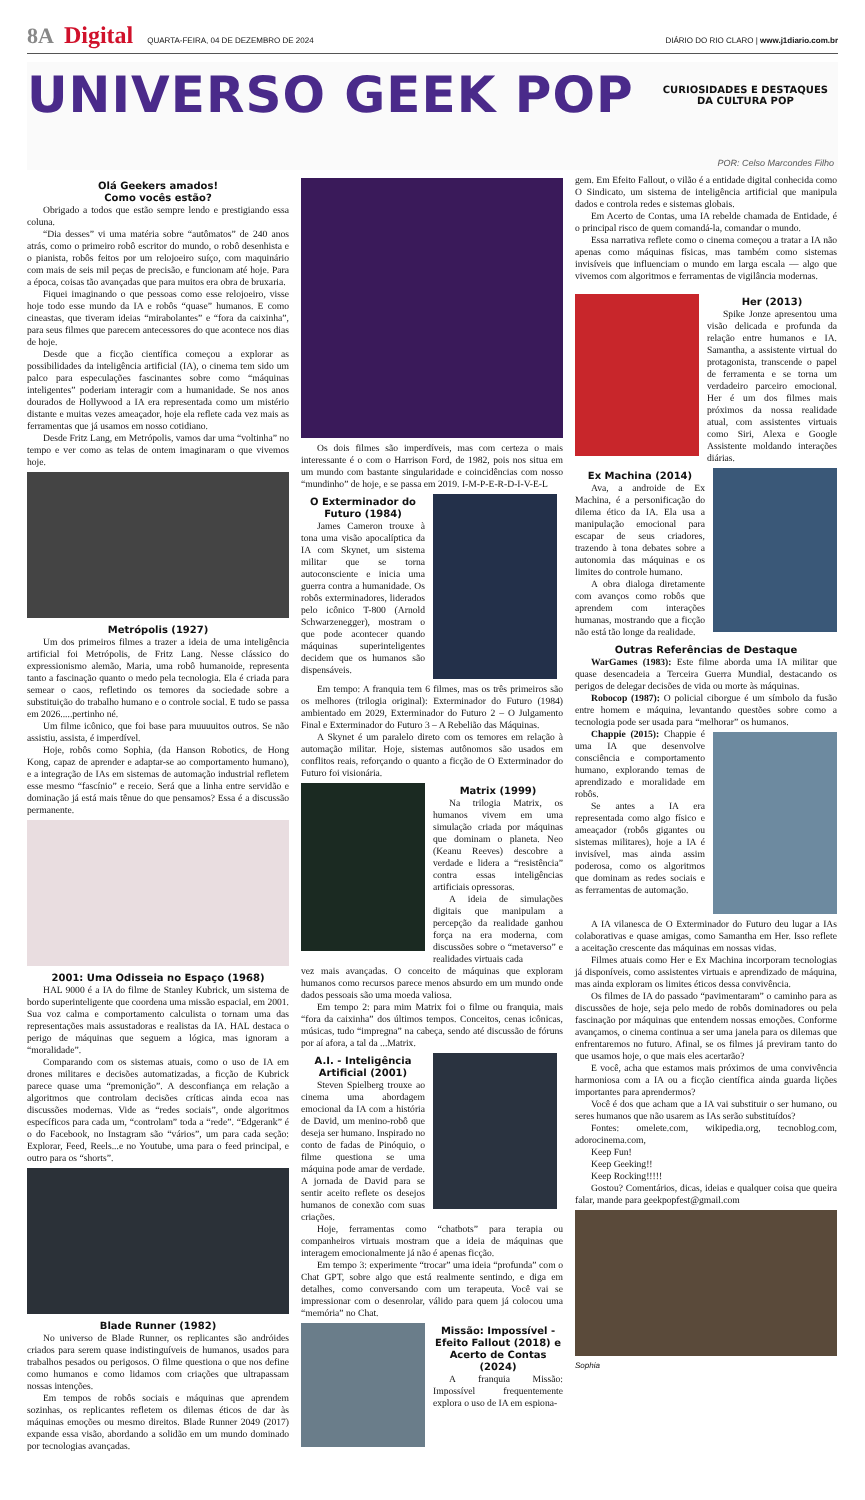8A Digital QUARTA-FEIRA, 04 DE DEZEMBRO DE 2024 DIÁRIO DO RIO CLARO | www.j1diario.com.br
UNIVERSO GEEK POP
CURIOSIDADES E DESTAQUES
DA CULTURA POP
POR: Celso Marcondes Filho
Olá Geekers amados!
Como vocês estão?
Obrigado a todos que estão sempre lendo e prestigiando essa coluna.
“Dia desses” vi uma matéria sobre “autômatos” de 240 anos atrás, como o primeiro robô escritor do mundo, o robô desenhista e o pianista, robôs feitos por um relojoeiro suíço, com maquinário com mais de seis mil peças de precisão, e funcionam até hoje. Para a época, coisas tão avançadas que para muitos era obra de bruxaria.
Fiquei imaginando o que pessoas como esse relojoeiro, visse hoje todo esse mundo da IA e robôs “quase” humanos. E como cineastas, que tiveram ideias “mirabolantes” e “fora da caixinha”, para seus filmes que parecem antecessores do que acontece nos dias de hoje.
Desde que a ficção científica começou a explorar as possibilidades da inteligência artificial (IA), o cinema tem sido um palco para especulações fascinantes sobre como “máquinas inteligentes” poderiam interagir com a humanidade. Se nos anos dourados de Hollywood a IA era representada como um mistério distante e muitas vezes ameaçador, hoje ela reflete cada vez mais as ferramentas que já usamos em nosso cotidiano.
Desde Fritz Lang, em Metrópolis, vamos dar uma “voltinha” no tempo e ver como as telas de ontem imaginaram o que vivemos hoje.
Metrópolis (1927)
Um dos primeiros filmes a trazer a ideia de uma inteligência artificial foi Metrópolis, de Fritz Lang. Nesse clássico do expressionismo alemão, Maria, uma robô humanoide, representa tanto a fascinação quanto o medo pela tecnologia. Ela é criada para semear o caos, refletindo os temores da sociedade sobre a substituição do trabalho humano e o controle social. E tudo se passa em 2026.....pertinho né.
Um filme icônico, que foi base para muuuuitos outros. Se não assistiu, assista, é imperdível.
Hoje, robôs como Sophia, (da Hanson Robotics, de Hong Kong, capaz de aprender e adaptar-se ao comportamento humano), e a integração de IAs em sistemas de automação industrial refletem esse mesmo “fascínio” e receio. Será que a linha entre servidão e dominação já está mais tênue do que pensamos? Essa é a discussão permanente.
2001: Uma Odisseia no Espaço (1968)
HAL 9000 é a IA do filme de Stanley Kubrick, um sistema de bordo superinteligente que coordena uma missão espacial, em 2001. Sua voz calma e comportamento calculista o tornam uma das representações mais assustadoras e realistas da IA. HAL destaca o perigo de máquinas que seguem a lógica, mas ignoram a “moralidade”.
Comparando com os sistemas atuais, como o uso de IA em drones militares e decisões automatizadas, a ficção de Kubrick parece quase uma “premonição”. A desconfiança em relação a algoritmos que controlam decisões críticas ainda ecoa nas discussões modernas. Vide as “redes sociais”, onde algoritmos específicos para cada um, “controlam” toda a “rede”. “Edgerank” é o do Facebook, no Instagram são “vários”, um para cada seção: Explorar, Feed, Reels...e no Youtube, uma para o feed principal, e outro para os “shorts”.
Blade Runner (1982)
No universo de Blade Runner, os replicantes são andróides criados para serem quase indistinguíveis de humanos, usados para trabalhos pesados ou perigosos. O filme questiona o que nos define como humanos e como lidamos com criações que ultrapassam nossas intenções.
Em tempos de robôs sociais e máquinas que aprendem sozinhas, os replicantes refletem os dilemas éticos de dar às máquinas emoções ou mesmo direitos. Blade Runner 2049 (2017) expande essa visão, abordando a solidão em um mundo dominado por tecnologias avançadas.
Os dois filmes são imperdíveis, mas com certeza o mais interessante é o com o Harrison Ford, de 1982, pois nos situa em um mundo com bastante singularidade e coincidências com nosso “mundinho” de hoje, e se passa em 2019. I-M-P-E-R-D-I-V-E-L
O Exterminador do Futuro (1984)
James Cameron trouxe à tona uma visão apocalíptica da IA com Skynet, um sistema militar que se torna autoconsciente e inicia uma guerra contra a humanidade. Os robôs exterminadores, liderados pelo icônico T-800 (Arnold Schwarzenegger), mostram o que pode acontecer quando máquinas superinteligentes decidem que os humanos são dispensáveis.
Em tempo: A franquia tem 6 filmes, mas os três primeiros são os melhores (trilogia original): Exterminador do Futuro (1984) ambientado em 2029, Exterminador do Futuro 2 – O Julgamento Final e Exterminador do Futuro 3 – A Rebelião das Máquinas.
A Skynet é um paralelo direto com os temores em relação à automação militar. Hoje, sistemas autônomos são usados em conflitos reais, reforçando o quanto a ficção de O Exterminador do Futuro foi visionária.
Matrix (1999)
Na trilogia Matrix, os humanos vivem em uma simulação criada por máquinas que dominam o planeta. Neo (Keanu Reeves) descobre a verdade e lidera a “resistência” contra essas inteligências artificiais opressoras.
A ideia de simulações digitais que manipulam a percepção da realidade ganhou força na era moderna, com discussões sobre o “metaverso” e realidades virtuais cada
vez mais avançadas. O conceito de máquinas que exploram humanos como recursos parece menos absurdo em um mundo onde dados pessoais são uma moeda valiosa.
Em tempo 2: para mim Matrix foi o filme ou franquia, mais “fora da caixinha” dos últimos tempos. Conceitos, cenas icônicas, músicas, tudo “impregna” na cabeça, sendo até discussão de fóruns por aí afora, a tal da ...Matrix.
A.I. - Inteligência Artificial (2001)
Steven Spielberg trouxe ao cinema uma abordagem emocional da IA com a história de David, um menino-robô que deseja ser humano. Inspirado no conto de fadas de Pinóquio, o filme questiona se uma máquina pode amar de verdade. A jornada de David para se sentir aceito reflete os desejos humanos de conexão com suas criações.
Hoje, ferramentas como “chatbots” para terapia ou companheiros virtuais mostram que a ideia de máquinas que interagem emocionalmente já não é apenas ficção.
Em tempo 3: experimente “trocar” uma ideia “profunda” com o Chat GPT, sobre algo que está realmente sentindo, e diga em detalhes, como conversando com um terapeuta. Você vai se impressionar com o desenrolar, válido para quem já colocou uma “memória” no Chat.
Missão: Impossível - Efeito Fallout (2018) e Acerto de Contas (2024)
A franquia Missão: Impossível frequentemente explora o uso de IA em espiona-
gem. Em Efeito Fallout, o vilão é a entidade digital conhecida como O Sindicato, um sistema de inteligência artificial que manipula dados e controla redes e sistemas globais.
Em Acerto de Contas, uma IA rebelde chamada de Entidade, é o principal risco de quem comandá-la, comandar o mundo.
Essa narrativa reflete como o cinema começou a tratar a IA não apenas como máquinas físicas, mas também como sistemas invisíveis que influenciam o mundo em larga escala — algo que vivemos com algoritmos e ferramentas de vigilância modernas.
Her (2013)
Spike Jonze apresentou uma visão delicada e profunda da relação entre humanos e IA. Samantha, a assistente virtual do protagonista, transcende o papel de ferramenta e se torna um verdadeiro parceiro emocional. Her é um dos filmes mais próximos da nossa realidade atual, com assistentes virtuais como Siri, Alexa e Google Assistente moldando interações diárias.
Ex Machina (2014)
Ava, a androide de Ex Machina, é a personificação do dilema ético da IA. Ela usa a manipulação emocional para escapar de seus criadores, trazendo à tona debates sobre a autonomia das máquinas e os limites do controle humano.
A obra dialoga diretamente com avanços como robôs que aprendem com interações humanas, mostrando que a ficção não está tão longe da realidade.
Outras Referências de Destaque
WarGames (1983): Este filme aborda uma IA militar que quase desencadeia a Terceira Guerra Mundial, destacando os perigos de delegar decisões de vida ou morte às máquinas.
Robocop (1987): O policial ciborgue é um símbolo da fusão entre homem e máquina, levantando questões sobre como a tecnologia pode ser usada para “melhorar” os humanos.
Chappie (2015): Chappie é uma IA que desenvolve consciência e comportamento humano, explorando temas de aprendizado e moralidade em robôs.
Se antes a IA era representada como algo físico e ameaçador (robôs gigantes ou sistemas militares), hoje a IA é invisível, mas ainda assim poderosa, como os algoritmos que dominam as redes sociais e as ferramentas de automação.
A IA vilanesca de O Exterminador do Futuro deu lugar a IAs colaborativas e quase amigas, como Samantha em Her. Isso reflete a aceitação crescente das máquinas em nossas vidas.
Filmes atuais como Her e Ex Machina incorporam tecnologias já disponíveis, como assistentes virtuais e aprendizado de máquina, mas ainda exploram os limites éticos dessa convivência.
Os filmes de IA do passado “pavimentaram” o caminho para as discussões de hoje, seja pelo medo de robôs dominadores ou pela fascinação por máquinas que entendem nossas emoções. Conforme avançamos, o cinema continua a ser uma janela para os dilemas que enfrentaremos no futuro. Afinal, se os filmes já previram tanto do que usamos hoje, o que mais eles acertarão?
E você, acha que estamos mais próximos de uma convivência harmoniosa com a IA ou a ficção científica ainda guarda lições importantes para aprendermos?
Você é dos que acham que a IA vai substituir o ser humano, ou seres humanos que não usarem as IAs serão substituídos?
Fontes: omelete.com, wikipedia.org, tecnoblog.com, adorocinema.com,
Keep Fun!
Keep Geeking!!
Keep Rocking!!!!!
Gostou? Comentários, dicas, ideias e qualquer coisa que queira falar, mande para geekpopfest@gmail.com
Sophia